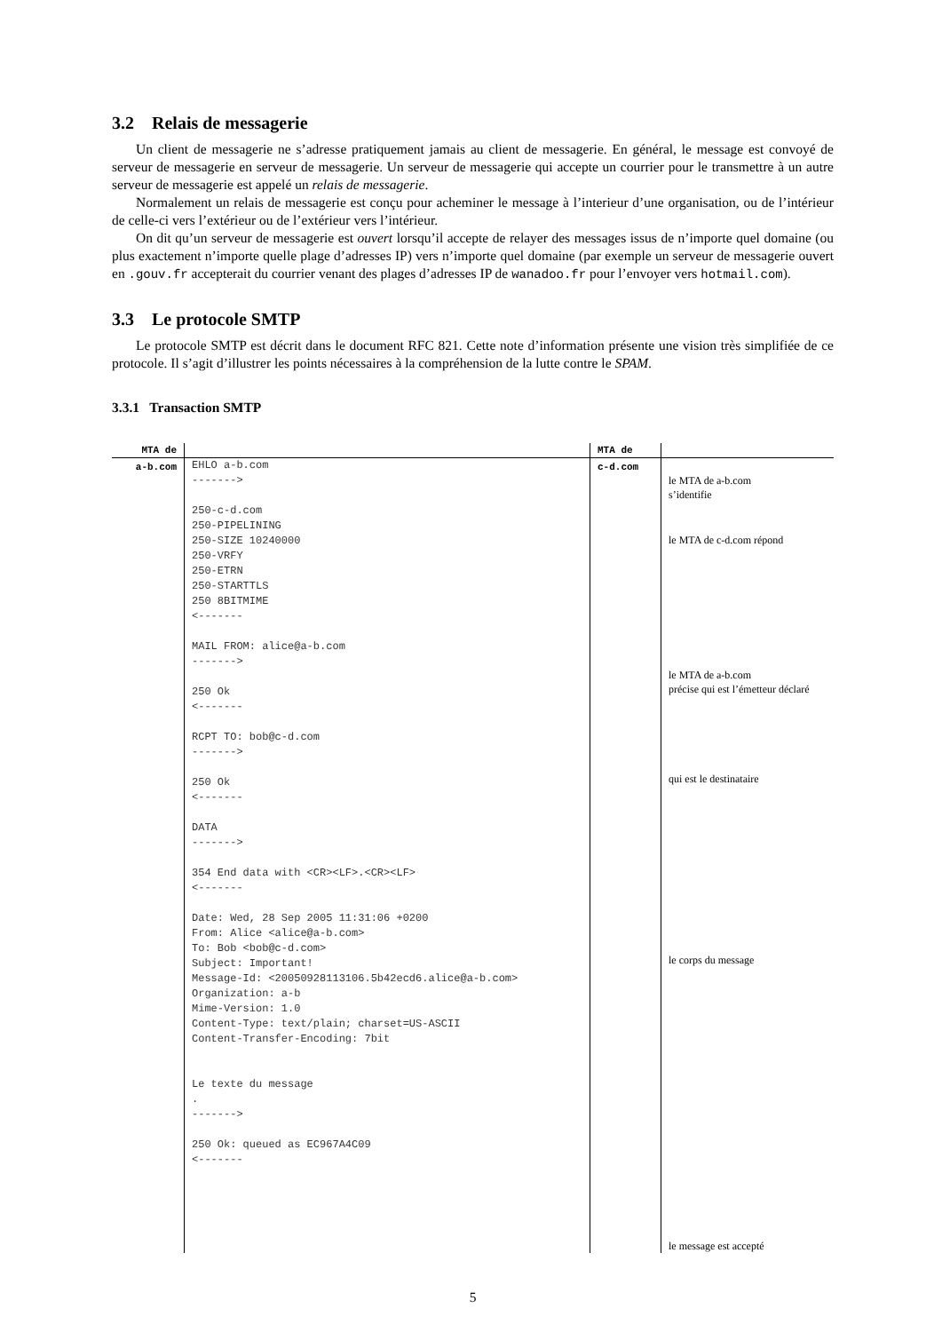3.2 Relais de messagerie
Un client de messagerie ne s’adresse pratiquement jamais au client de messagerie. En général, le message est convoyé de serveur de messagerie en serveur de messagerie. Un serveur de messagerie qui accepte un courrier pour le transmettre à un autre serveur de messagerie est appelé un relais de messagerie.
Normalement un relais de messagerie est conçu pour acheminer le message à l’interieur d’une organisation, ou de l’intérieur de celle-ci vers l’extérieur ou de l’extérieur vers l’intérieur.
On dit qu’un serveur de messagerie est ouvert lorsqu’il accepte de relayer des messages issus de n’importe quel domaine (ou plus exactement n’importe quelle plage d’adresses IP) vers n’importe quel domaine (par exemple un serveur de messagerie ouvert en .gouv.fr accepterait du courrier venant des plages d’adresses IP de wanadoo.fr pour l’envoyer vers hotmail.com).
3.3 Le protocole SMTP
Le protocole SMTP est décrit dans le document RFC 821. Cette note d’information présente une vision très simplifiée de ce protocole. Il s’agit d’illustrer les points nécessaires à la compréhension de la lutte contre le SPAM.
3.3.1 Transaction SMTP
| MTA de | | MTA de | |
| --- | --- | --- | --- |
| a-b.com | EHLO a-b.com -------> 250-c-d.com 250-PIPELINING 250-SIZE 10240000 250-VRFY 250-ETRN 250-STARTTLS 250 8BITMIME <------- MAIL FROM: alice@a-b.com -------> 250 Ok <------- RCPT TO: bob@c-d.com -------> 250 Ok <------- DATA -------> 354 End data with <CR><LF>.<CR><LF> <------- Date: Wed, 28 Sep 2005 11:31:06 +0200 From: Alice <alice@a-b.com> To: Bob <bob@c-d.com> Subject: Important! Message-Id: <20050928113106.5b42ecd6.alice@a-b.com> Organization: a-b Mime-Version: 1.0 Content-Type: text/plain; charset=US-ASCII Content-Transfer-Encoding: 7bit Le texte du message . -------> 250 Ok: queued as EC967A4C09 <------- | c-d.com | le MTA de a-b.com s’identifie le MTA de c-d.com répond le MTA de a-b.com précise qui est l’émetteur déclaré qui est le destinataire le corps du message le message est accepté |
5